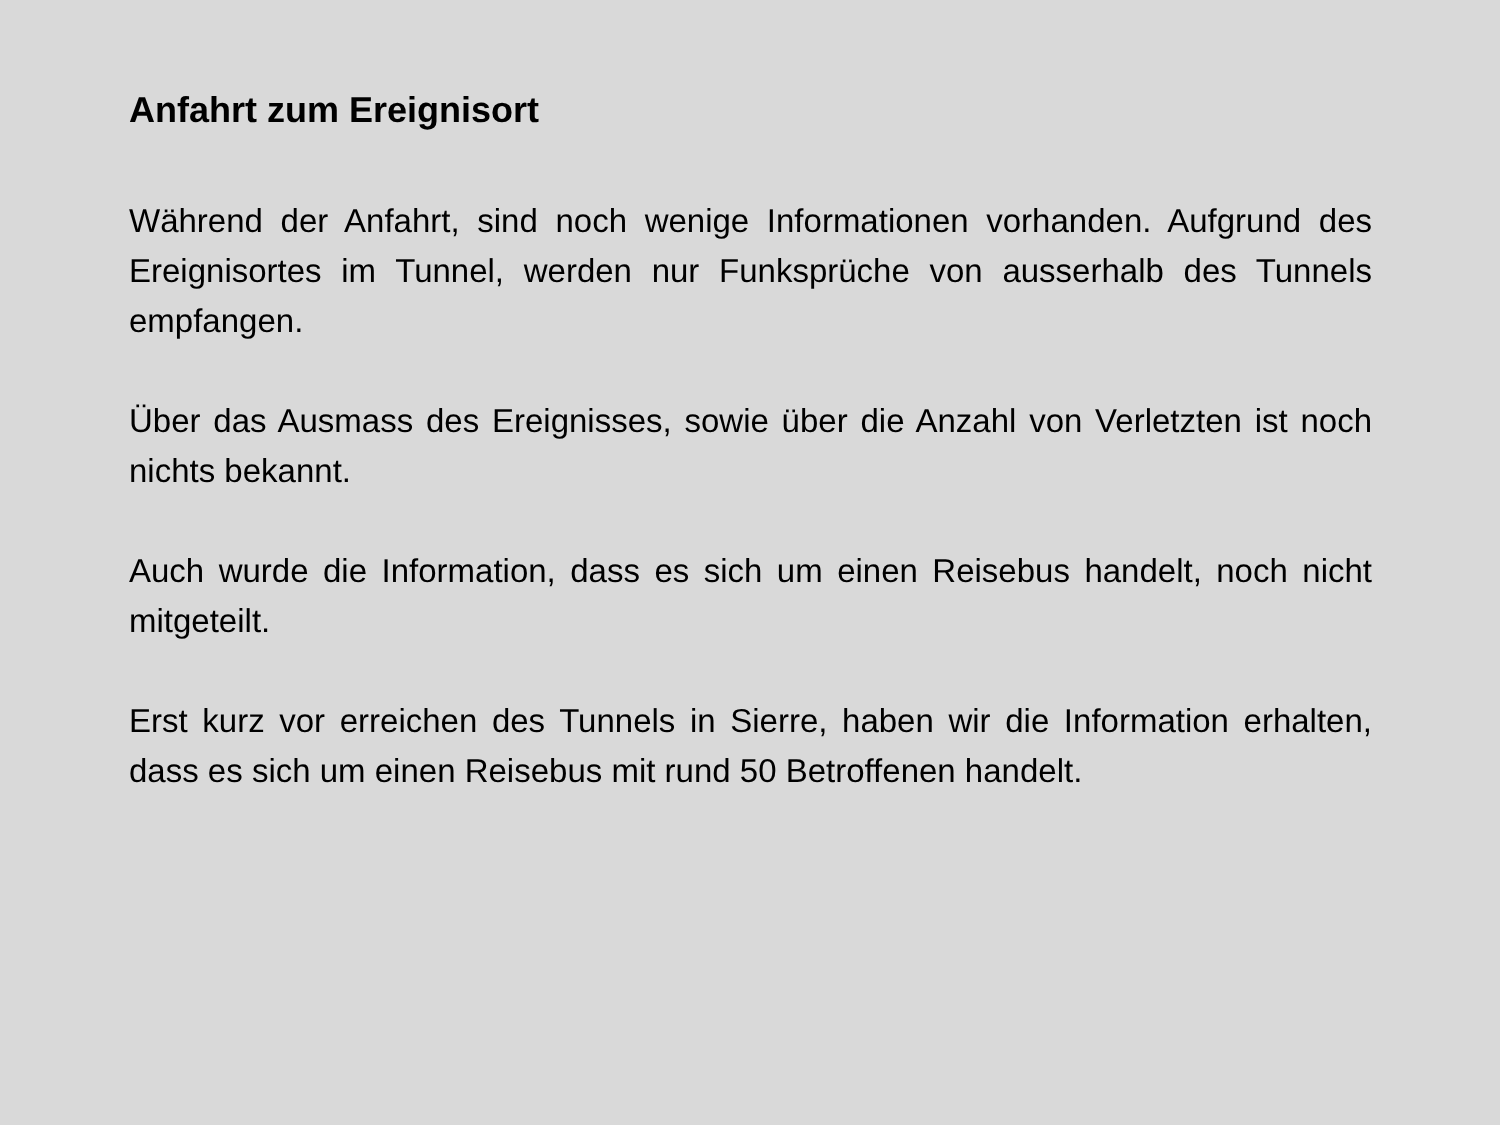Anfahrt zum Ereignisort
Während der Anfahrt, sind noch wenige Informationen vorhanden. Aufgrund des Ereignisortes im Tunnel, werden nur Funksprüche von ausserhalb des Tunnels empfangen.
Über das Ausmass des Ereignisses, sowie über die Anzahl von Verletzten ist noch nichts bekannt.
Auch wurde die Information, dass es sich um einen Reisebus handelt, noch nicht mitgeteilt.
Erst kurz vor erreichen des Tunnels in Sierre, haben wir die Information erhalten, dass es sich um einen Reisebus mit rund 50 Betroffenen handelt.